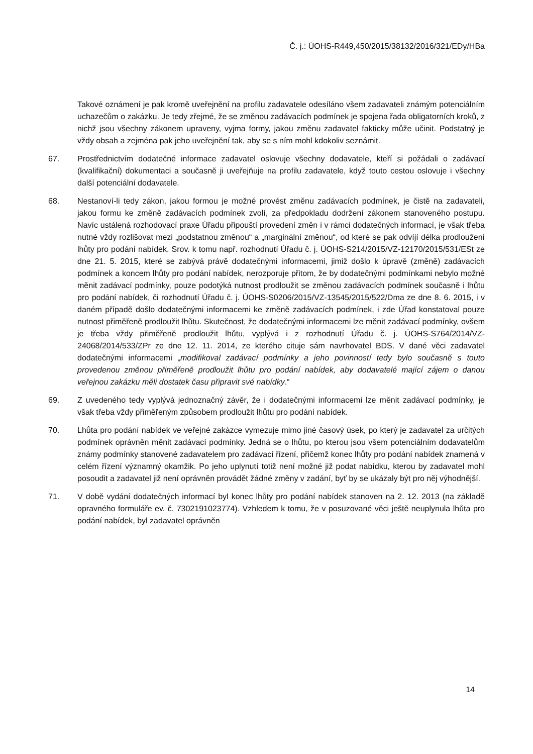Č. j.: ÚOHS-R449,450/2015/38132/2016/321/EDy/HBa
Takové oznámení je pak kromě uveřejnění na profilu zadavatele odesíláno všem zadavateli známým potenciálním uchazečům o zakázku. Je tedy zřejmé, že se změnou zadávacích podmínek je spojena řada obligatorních kroků, z nichž jsou všechny zákonem upraveny, vyjma formy, jakou změnu zadavatel fakticky může učinit. Podstatný je vždy obsah a zejména pak jeho uveřejnění tak, aby se s ním mohl kdokoliv seznámit.
67. Prostřednictvím dodatečné informace zadavatel oslovuje všechny dodavatele, kteří si požádali o zadávací (kvalifikační) dokumentaci a současně ji uveřejňuje na profilu zadavatele, když touto cestou oslovuje i všechny další potenciální dodavatele.
68. Nestanoví-li tedy zákon, jakou formou je možné provést změnu zadávacích podmínek, je čistě na zadavateli, jakou formu ke změně zadávacích podmínek zvolí, za předpokladu dodržení zákonem stanoveného postupu. Navíc ustálená rozhodovací praxe Úřadu připouští provedení změn i v rámci dodatečných informací, je však třeba nutné vždy rozlišovat mezi „podstatnou změnou“ a „marginální změnou“, od které se pak odvíjí délka prodloužení lhůty pro podání nabídek. Srov. k tomu např. rozhodnutí Úřadu č. j. ÚOHS-S214/2015/VZ-12170/2015/531/ESt ze dne 21. 5. 2015, které se zabývá právě dodatečnými informacemi, jimiž došlo k úpravě (změně) zadávacích podmínek a koncem lhůty pro podání nabídek, nerozporuje přitom, že by dodatečnými podmínkami nebylo možné měnit zadávací podmínky, pouze podotýká nutnost prodloužit se změnou zadávacích podmínek současně i lhůtu pro podání nabídek, či rozhodnutí Úřadu č. j. ÚOHS-S0206/2015/VZ-13545/2015/522/Dma ze dne 8. 6. 2015, i v daném případě došlo dodatečnými informacemi ke změně zadávacích podmínek, i zde Úřad konstatoval pouze nutnost přiměřeně prodloužit lhůtu. Skutečnost, že dodatečnými informacemi lze měnit zadávací podmínky, ovšem je třeba vždy přiměřeně prodloužit lhůtu, vyplývá i z rozhodnutí Úřadu č. j. ÚOHS-S764/2014/VZ-24068/2014/533/ZPr ze dne 12. 11. 2014, ze kterého cituje sám navrhovatel BDS. V dané věci zadavatel dodatečnými informacemi „modifikoval zadávací podmínky a jeho povinností tedy bylo současně s touto provedenou změnou přiměřeně prodloužit lhůtu pro podání nabídek, aby dodavatelé mající zájem o danou veřejnou zakázku měli dostatek času připravit své nabídky.“
69. Z uvedeného tedy vyplývá jednoznačný závěr, že i dodatečnými informacemi lze měnit zadávací podmínky, je však třeba vždy přiměřeným způsobem prodloužit lhůtu pro podání nabídek.
70. Lhůta pro podání nabídek ve veřejné zakázce vymezuje mimo jiné časový úsek, po který je zadavatel za určitých podmínek oprávněn měnit zadávací podmínky. Jedná se o lhůtu, po kterou jsou všem potenciálním dodavatelům známy podmínky stanovené zadavatelem pro zadávací řízení, přičemž konec lhůty pro podání nabídek znamená v celém řízení významný okamžik. Po jeho uplynutí totiž není možné již podat nabídku, kterou by zadavatel mohl posoudit a zadavatel již není oprávněn provádět žádné změny v zadání, byť by se ukázaly být pro něj výhodnější.
71. V době vydání dodatečných informací byl konec lhůty pro podání nabídek stanoven na 2. 12. 2013 (na základě opravného formuláře ev. č. 7302191023774). Vzhledem k tomu, že v posuzované věci ještě neuplynula lhůta pro podání nabídek, byl zadavatel oprávněn
14